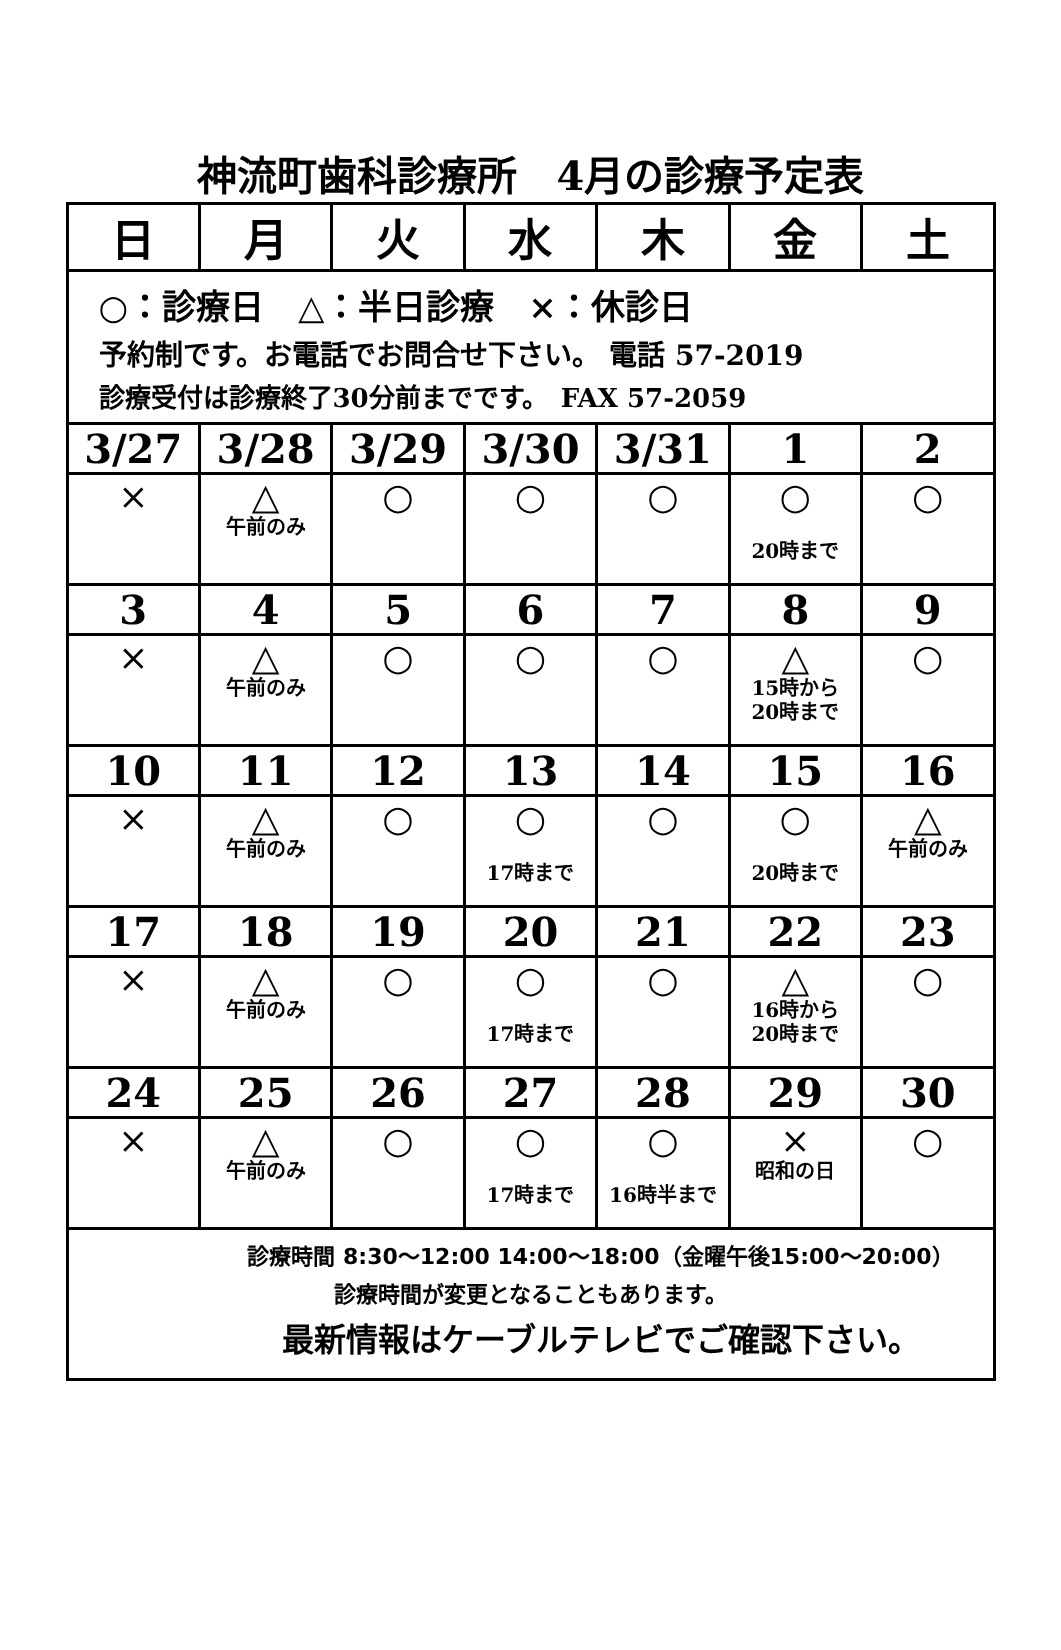神流町歯科診療所　4月の診療予定表
| 日 | 月 | 火 | 水 | 木 | 金 | 土 |
| --- | --- | --- | --- | --- | --- | --- |
| ○：診療日 △：半日診療 ×：休診日 予約制です。お電話でお問合せ下さい。 電話 57-2019 診療受付は診療終了30分前までです。 FAX 57-2059 | | | | | | |
| 3/27 | 3/28 | 3/29 | 3/30 | 3/31 | 1 | 2 |
| × | △ 午前のみ | ○ | ○ | ○ | ○ 20時まで | ○ |
| 3 | 4 | 5 | 6 | 7 | 8 | 9 |
| × | △ 午前のみ | ○ | ○ | ○ | △ 15時から 20時まで | ○ |
| 10 | 11 | 12 | 13 | 14 | 15 | 16 |
| × | △ 午前のみ | ○ | ○ 17時まで | ○ | ○ 20時まで | △ 午前のみ |
| 17 | 18 | 19 | 20 | 21 | 22 | 23 |
| × | △ 午前のみ | ○ | ○ 17時まで | ○ | △ 16時から 20時まで | ○ |
| 24 | 25 | 26 | 27 | 28 | 29 | 30 |
| × | △ 午前のみ | ○ | ○ 17時まで | ○ 16時半まで | × 昭和の日 | ○ |
| 診療時間 8:30～12:00 14:00～18:00（金曜午後15:00～20:00） 診療時間が変更となることもあります。 最新情報はケーブルテレビでご確認下さい。 | | | | | | |